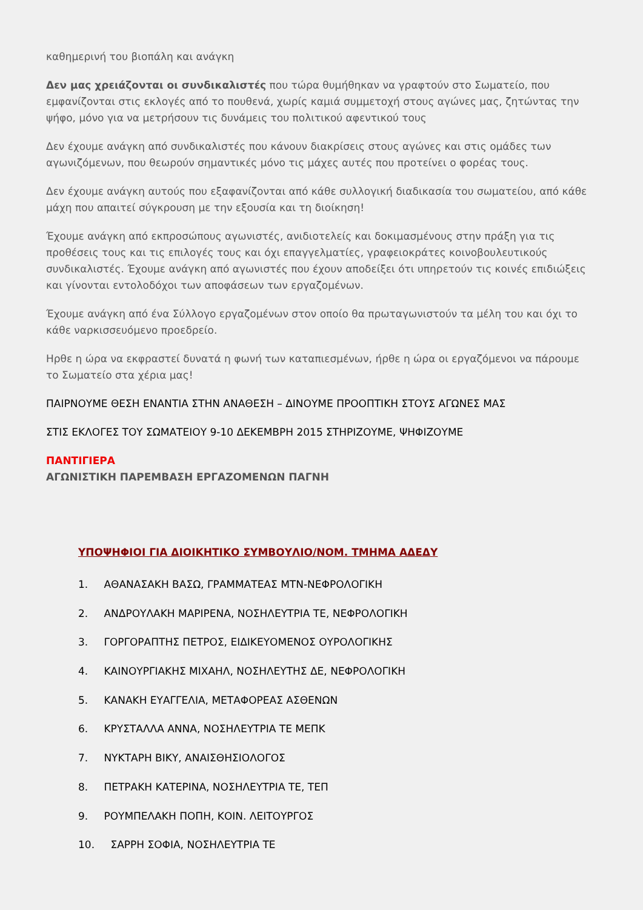καθημερινή του βιοπάλη και ανάγκη
Δεν μας χρειάζονται οι συνδικαλιστές που τώρα θυμήθηκαν να γραφτούν στο Σωματείο, που εμφανίζονται στις εκλογές από το πουθενά, χωρίς καμιά συμμετοχή στους αγώνες μας, ζητώντας την ψήφο, μόνο για να μετρήσουν τις δυνάμεις του πολιτικού αφεντικού τους
Δεν έχουμε ανάγκη από συνδικαλιστές που κάνουν διακρίσεις στους αγώνες και στις ομάδες των αγωνιζόμενων, που θεωρούν σημαντικές μόνο τις μάχες αυτές που προτείνει ο φορέας τους.
Δεν έχουμε ανάγκη αυτούς που εξαφανίζονται από κάθε συλλογική διαδικασία του σωματείου, από κάθε μάχη που απαιτεί σύγκρουση με την εξουσία και τη διοίκηση!
Έχουμε ανάγκη από εκπροσώπους αγωνιστές, ανιδιοτελείς και δοκιμασμένους στην πράξη για τις προθέσεις τους και τις επιλογές τους και όχι επαγγελματίες, γραφειοκράτες κοινοβουλευτικούς συνδικαλιστές. Έχουμε ανάγκη από αγωνιστές που έχουν αποδείξει ότι υπηρετούν τις κοινές επιδιώξεις και γίνονται εντολοδόχοι των αποφάσεων των εργαζομένων.
Έχουμε ανάγκη από ένα Σύλλογο εργαζομένων στον οποίο θα πρωταγωνιστούν τα μέλη του και όχι το κάθε ναρκισσευόμενο προεδρείο.
Ηρθε η ώρα να εκφραστεί δυνατά η φωνή των καταπιεσμένων, ήρθε η ώρα οι εργαζόμενοι να πάρουμε το Σωματείο στα χέρια μας!
ΠΑΙΡΝΟΥΜΕ ΘΕΣΗ ΕΝΑΝΤΙΑ ΣΤΗΝ ΑΝΑΘΕΣΗ – ΔΙΝΟΥΜΕ ΠΡΟΟΠΤΙΚΗ ΣΤΟΥΣ ΑΓΩΝΕΣ ΜΑΣ
ΣΤΙΣ ΕΚΛΟΓΕΣ ΤΟΥ ΣΩΜΑΤΕΙΟΥ 9-10 ΔΕΚΕΜΒΡΗ 2015 ΣΤΗΡΙΖΟΥΜΕ, ΨΗΦΙΖΟΥΜΕ
ΠΑΝΤΙΓΙΕΡΑ
ΑΓΩΝΙΣΤΙΚΗ ΠΑΡΕΜΒΑΣΗ ΕΡΓΑΖΟΜΕΝΩΝ ΠΑΓΝΗ
ΥΠΟΨΗΦΙΟΙ ΓΙΑ ΔΙΟΙΚΗΤΙΚΟ ΣΥΜΒΟΥΛΙΟ/ΝΟΜ. ΤΜΗΜΑ ΑΔΕΔΥ
1. ΑΘΑΝΑΣΑΚΗ ΒΑΣΩ, ΓΡΑΜΜΑΤΕΑΣ ΜΤΝ-ΝΕΦΡΟΛΟΓΙΚΗ
2. ΑΝΔΡΟΥΛΑΚΗ ΜΑΡΙΡΕΝΑ, ΝΟΣΗΛΕΥΤΡΙΑ ΤΕ, ΝΕΦΡΟΛΟΓΙΚΗ
3. ΓΟΡΓΟΡΑΠΤΗΣ ΠΕΤΡΟΣ, ΕΙΔΙΚΕΥΟΜΕΝΟΣ ΟΥΡΟΛΟΓΙΚΗΣ
4. ΚΑΙΝΟΥΡΓΙΑΚΗΣ ΜΙΧΑΗΛ, ΝΟΣΗΛΕΥΤΗΣ ΔΕ, ΝΕΦΡΟΛΟΓΙΚΗ
5. ΚΑΝΑΚΗ ΕΥΑΓΓΕΛΙΑ, ΜΕΤΑΦΟΡΕΑΣ ΑΣΘΕΝΩΝ
6. ΚΡΥΣΤΑΛΛΑ ΑΝΝΑ, ΝΟΣΗΛΕΥΤΡΙΑ ΤΕ ΜΕΠΚ
7. ΝΥΚΤΑΡΗ ΒΙΚΥ, ΑΝΑΙΣΘΗΣΙΟΛΟΓΟΣ
8. ΠΕΤΡΑΚΗ ΚΑΤΕΡΙΝΑ, ΝΟΣΗΛΕΥΤΡΙΑ ΤΕ, ΤΕΠ
9. ΡΟΥΜΠΕΛΑΚΗ ΠΟΠΗ, ΚΟΙΝ. ΛΕΙΤΟΥΡΓΟΣ
10. ΣΑΡΡΗ ΣΟΦΙΑ, ΝΟΣΗΛΕΥΤΡΙΑ ΤΕ